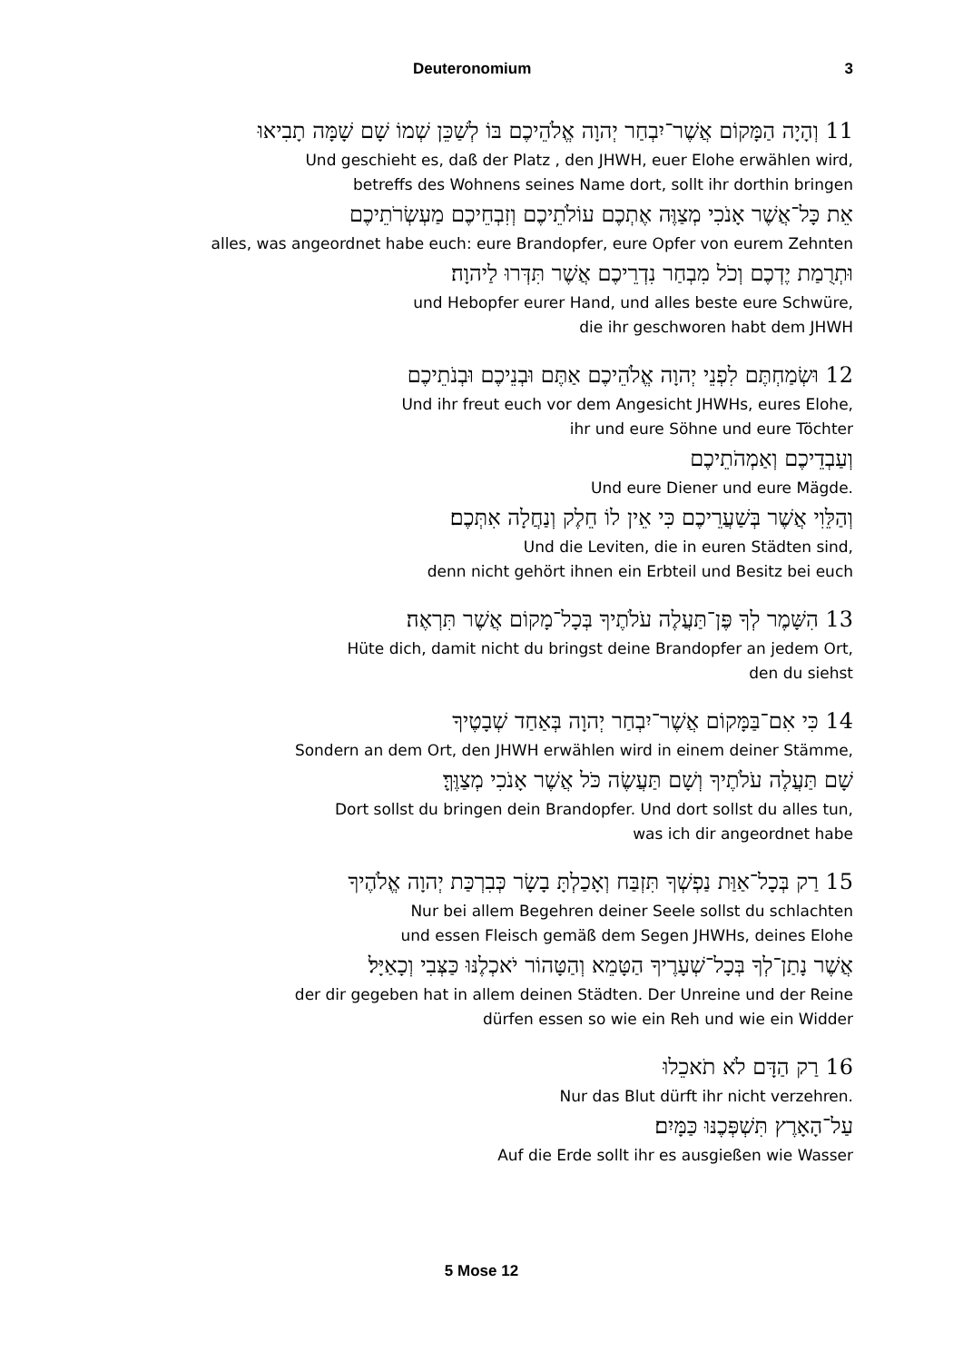Deuteronomium 3
11 וְהָיָה הַמָּקוֹם אֲשֶׁר־יִבְחַר יְהוָה אֱלֹהֵיכֶם בּוֹ לְשַׁכֵּן שְׁמוֹ שָׁם שָׁמָּה תָבִיאוּ
Und geschieht es, daß der Platz , den JHWH, euer Elohe erwählen wird,
betreffs des Wohnens seines Name dort, sollt ihr dorthin bringen
אֵת כָּל־אֲשֶׁר אָנֹכִי מְצַוֶּה אֶתְכֶם עוֹלֹתֵיכֶם וְזִבְחֵיכֶם מַעְשְׂרֹתֵיכֶם
alles, was angeordnet habe euch: eure Brandopfer, eure Opfer von eurem Zehnten
וּתְרֻמַת יֶדְכֶם וְכֹל מִבְחַר נִדְרֵיכֶם אֲשֶׁר תִּדְּרוּ לַיהוָה׃
und Hebopfer eurer Hand, und alles beste eure Schwüre,
die ihr geschworen habt dem JHWH
12 וּשְׂמַחְתֶּם לִפְנֵי יְהוָה אֱלֹהֵיכֶם אַתֶּם וּבְנֵיכֶם וּבְנֹתֵיכֶם
Und ihr freut euch vor dem Angesicht JHWHs, eures Elohe,
ihr und eure Söhne und eure Töchter
וְעַבְדֵיכֶם וְאַמְהֹתֵיכֶם
Und eure Diener und eure Mägde.
וְהַלֵּוִי אֲשֶׁר בְּשַׁעֲרֵיכֶם כִּי אֵין לוֹ חֵלֶק וְנַחֲלָה אִתְּכֶם׃
Und die Leviten, die in euren Städten sind,
denn nicht gehört ihnen ein Erbteil und Besitz bei euch
13 הִשָּׁמֶר לְךָ פֶּן־תַּעֲלֶה עֹלֹתֶיךָ בְּכָל־מָקוֹם אֲשֶׁר תִּרְאֶה׃
Hüte dich, damit nicht du bringst deine Brandopfer an jedem Ort,
den du siehst
14 כִּי אִם־בַּמָּקוֹם אֲשֶׁר־יִבְחַר יְהוָה בְּאַחַד שְׁבָטֶיךָ
Sondern an dem Ort, den JHWH erwählen wird in einem deiner Stämme,
שָׁם תַּעֲלֶה עֹלֹתֶיךָ וְשָׁם תַּעֲשֶׂה כֹּל אֲשֶׁר אָנֹכִי מְצַוֶּךָּ׃
Dort sollst du bringen dein Brandopfer. Und dort sollst du alles tun,
was ich dir angeordnet habe
15 רַק בְּכָל־אַוַּת נַפְשְׁךָ תִּזְבַּח וְאָכַלְתָּ בָשָׂר כְּבִרְכַּת יְהוָה אֱלֹהֶיךָ
Nur bei allem Begehren deiner Seele sollst du schlachten
und essen Fleisch gemäß dem Segen JHWHs, deines Elohe
אֲשֶׁר נָתַן־לְךָ בְּכָל־שְׁעָרֶיךָ הַטָּמֵא וְהַטָּהוֹר יֹאכְלֶנּוּ כַּצְּבִי וְכָאַיָּל׃
der dir gegeben hat in allem deinen Städten. Der Unreine und der Reine
dürfen essen so wie ein Reh und wie ein Widder
16 רַק הַדָּם לֹא תֹאכֵלוּ
Nur das Blut dürft ihr nicht verzehren.
עַל־הָאָרֶץ תִּשְׁפְּכֶנּוּ כַּמָּיִם׃
Auf die Erde sollt ihr es ausgießen wie Wasser
5 Mose 12